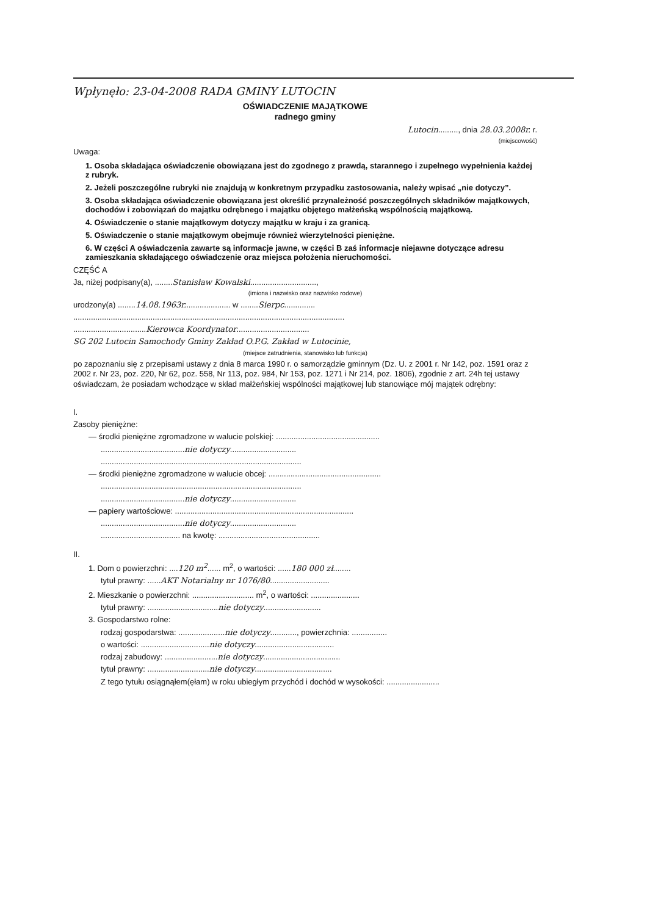Wpłynęło: 23-04-2008 RADA GMINY LUTOCIN
OŚWIADCZENIE MAJĄTKOWE
radnego gminy
Lutocin........., dnia 28.03.2008r. r.
(miejscowość)
Uwaga:
1. Osoba składająca oświadczenie obowiązana jest do zgodnego z prawdą, starannego i zupełnego wypełnienia każdej z rubryk.
2. Jeżeli poszczególne rubryki nie znajdują w konkretnym przypadku zastosowania, należy wpisać „nie dotyczy”.
3. Osoba składająca oświadczenie obowiązana jest określić przynależność poszczególnych składników majątkowych, dochodów i zobowiązań do majątku odrębnego i majątku objętego małżeńską wspólnością majątkową.
4. Oświadczenie o stanie majątkowym dotyczy majątku w kraju i za granicą.
5. Oświadczenie o stanie majątkowym obejmuje również wierzytelności pieniężne.
6. W części A oświadczenia zawarte są informacje jawne, w części B zaś informacje niejawne dotyczące adresu zamieszkania składającego oświadczenie oraz miejsca położenia nieruchomości.
CZĘŚĆ A
Ja, niżej podpisany(a), ........Stanisław Kowalski..............................,
(imiona i nazwisko oraz nazwisko rodowe)
urodzony(a) ........14.08.1963r..................... w ........Sierpc..............
...........................................................................................................................
.................................Kierowca Koordynator.................................
SG 202 Lutocin Samochody Gminy Zakład O.P.G. Zakład w Lutocinie,
(miejsce zatrudnienia, stanowisko lub funkcja)
po zapoznaniu się z przepisami ustawy z dnia 8 marca 1990 r. o samorządzie gminnym (Dz. U. z 2001 r. Nr 142, poz. 1591 oraz z 2002 r. Nr 23, poz. 220, Nr 62, poz. 558, Nr 113, poz. 984, Nr 153, poz. 1271 i Nr 214, poz. 1806), zgodnie z art. 24h tej ustawy oświadczam, że posiadam wchodzące w skład małżeńskiej wspólności majątkowej lub stanowiące mój majątek odrębny:
I.
Zasoby pieniężne:
— środki pieniężne zgromadzone w walucie polskiej: ...............................................
......................................nie dotyczy..............................
...........................................................................................
— środki pieniężne zgromadzone w walucie obcej: ...................................................
...........................................................................................
......................................nie dotyczy..............................
— papiery wartościowe: .................................................................................
......................................nie dotyczy..............................
.................................... na kwotę: ..............................................
II.
1. Dom o powierzchni: ....120 m<sup>2</sup>...... m<sup>2</sup>, o wartości: ......180 000 zł........
tytuł prawny: ......AKT Notarialny nr 1076/80...........................
2. Mieszkanie o powierzchni: ............................ m<sup>2</sup>, o wartości: ......................
tytuł prawny: ................................nie dotyczy..........................
3. Gospodarstwo rolne:
rodzaj gospodarstwa: .....................nie dotyczy............, powierzchnia: ................
o wartości: ...............................nie dotyczy....................................
rodzaj zabudowy: ........................nie dotyczy...................................
tytuł prawny: ............................nie dotyczy...................................
Z tego tytułu osiągnąłem(ęłam) w roku ubiegłym przychód i dochód w wysokości: ........................